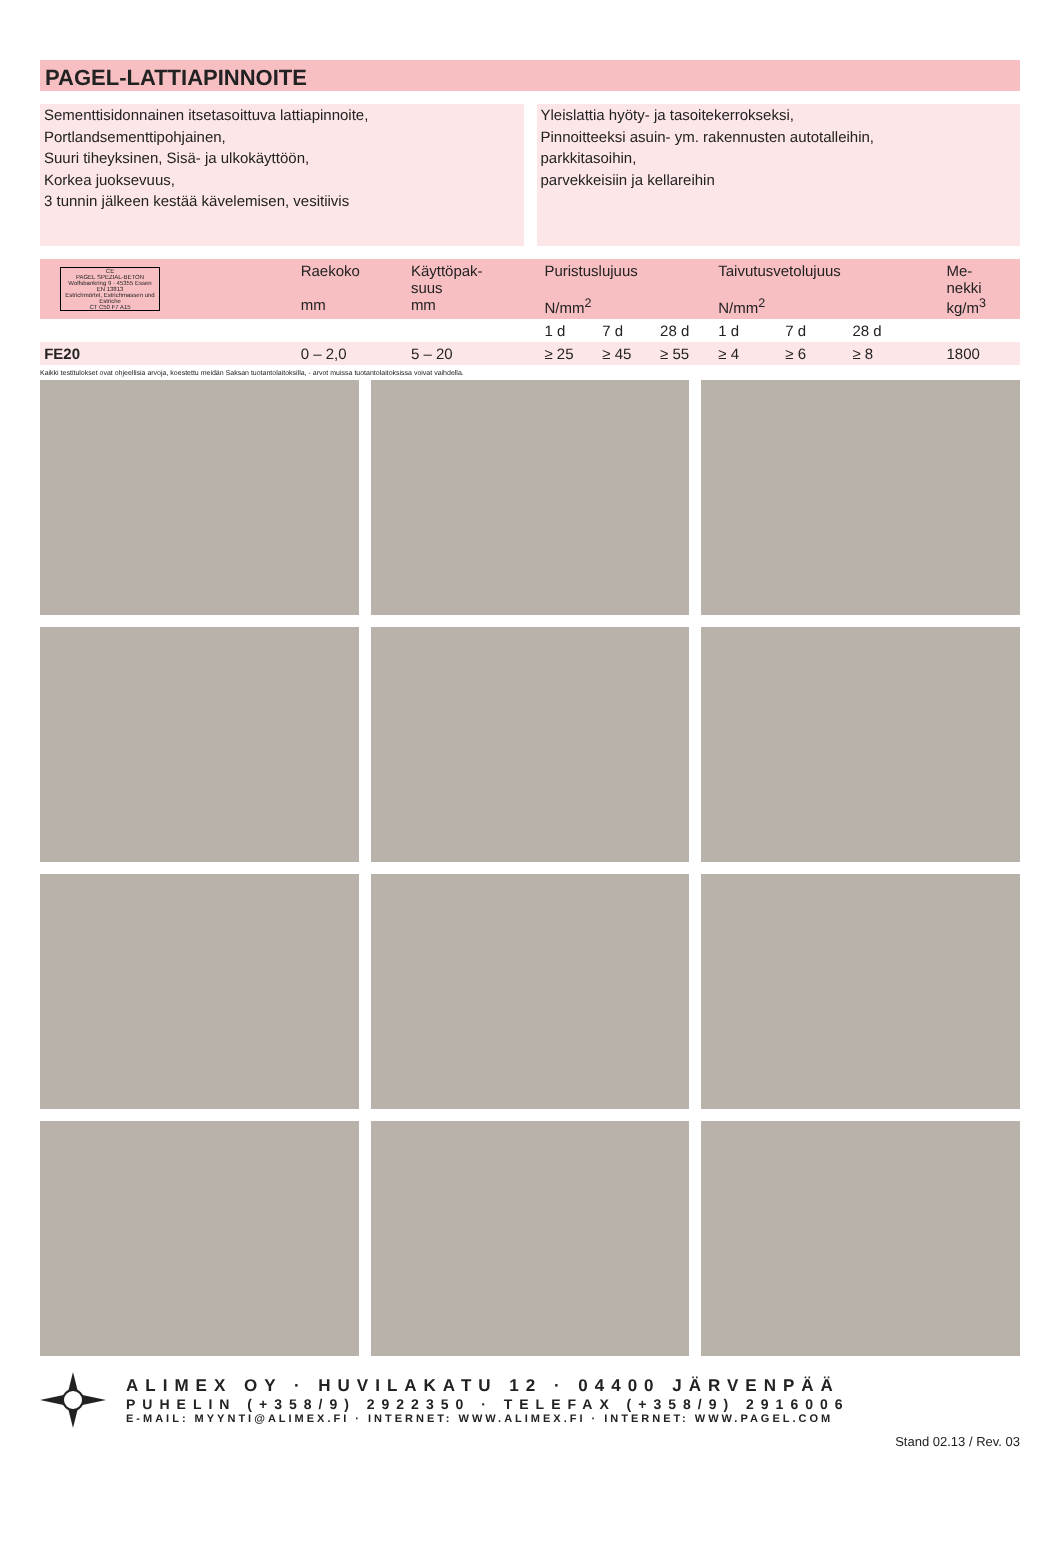PAGEL-LATTIAPINNOITE
Sementtisidonnainen itsetasoittuva lattiapinnoite,
Portlandsementtipohjainen,
Suuri tiheyksinen, Sisä- ja ulkokäyttöön,
Korkea juoksevuus,
3 tunnin jälkeen kestää kävelemisen, vesitiivis
Yleislattia hyöty- ja tasoitekerrokseksi,
Pinnoitteeksi asuin- ym. rakennusten autotalleihin,
parkkitasoihin,
parvekkeisiin ja kellareihin
| CE PAGEL SPEZIAL-BETON Wolfsbankring 9 · 45355 Essen EN 13813 Estrichmörtel, Estrichmassen und Estriche CT C50 F7 A15 | Raekoko mm | Käyttöpak- suus mm | Puristuslujuus N/mm<sup>2</sup> | | | Taivutusvetolujuus N/mm<sup>2</sup> | | | Me- nekki kg/m<sup>3</sup> |
| --- | --- | --- | --- | --- | --- | --- | --- | --- | --- |
| | | | 1 d | 7 d | 28 d | 1 d | 7 d | 28 d | |
| FE20 | 0 – 2,0 | 5 – 20 | ≥ 25 | ≥ 45 | ≥ 55 | ≥ 4 | ≥ 6 | ≥ 8 | 1800 |
Kaikki testitulokset ovat ohjeellisia arvoja, koestettu meidän Saksan tuotantolaitoksilla, - arvot muissa tuotantolaitoksissa voivat vaihdella.
ALIMEX OY · HUVILAKATU 12 · 04400 JÄRVENPÄÄ
PUHELIN (+358/9) 2922350 · TELEFAX (+358/9) 2916006
E-MAIL: MYYNTI@ALIMEX.FI · INTERNET: WWW.ALIMEX.FI · INTERNET: WWW.PAGEL.COM
Stand 02.13 / Rev. 03